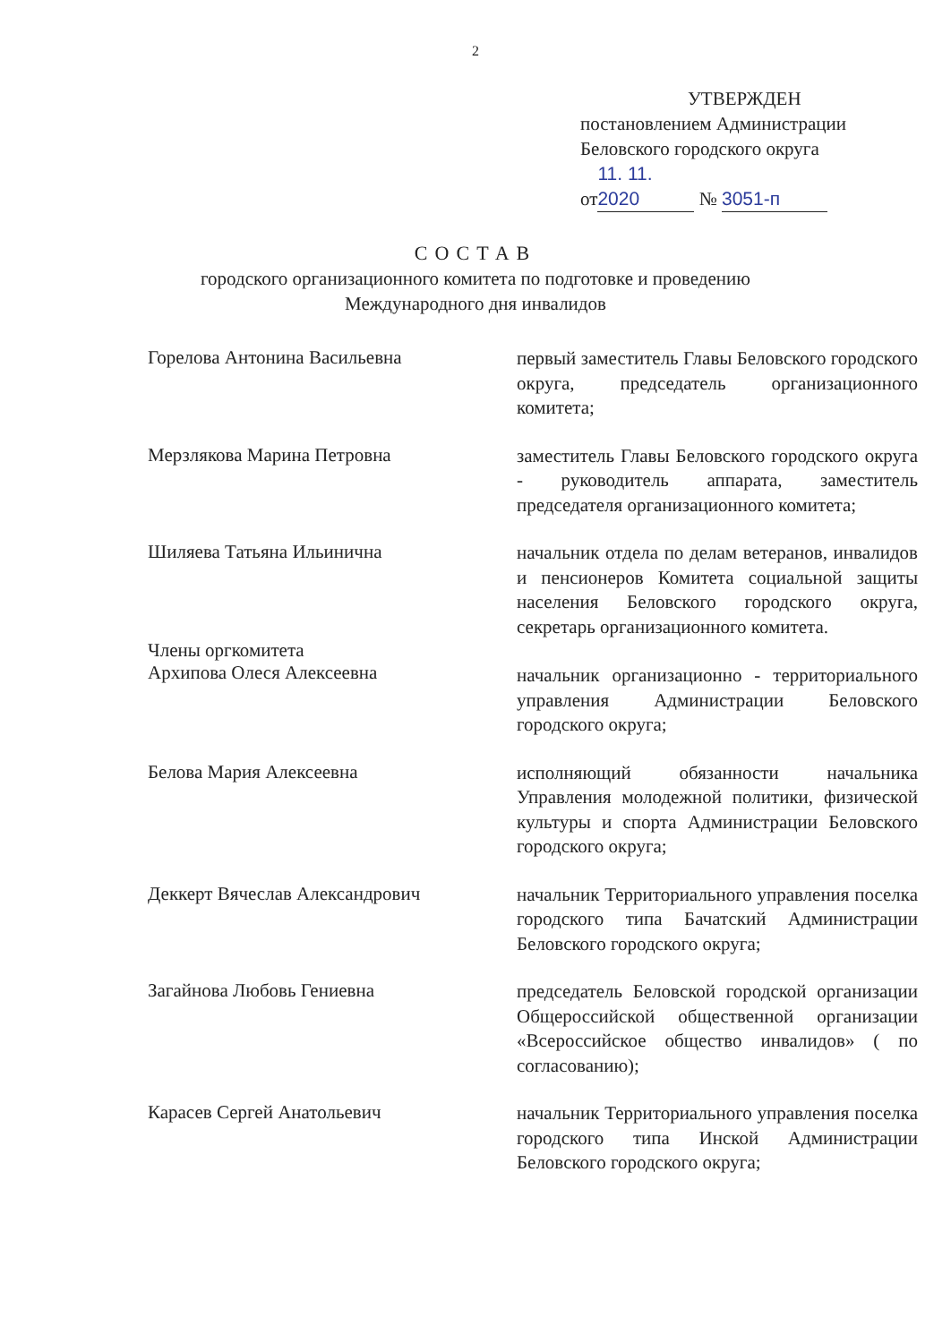2
УТВЕРЖДЕН
постановлением Администрации
Беловского городского округа
от 11. 11. 2020 № 3051-п
СОСТАВ
городского организационного комитета по подготовке и проведению
Международного дня инвалидов
Горелова Антонина Васильевна
первый заместитель Главы Беловского городского округа, председатель организационного комитета;
Мерзлякова Марина Петровна
заместитель Главы Беловского городского округа - руководитель аппарата, заместитель председателя организационного комитета;
Шиляева Татьяна Ильинична
начальник отдела по делам ветеранов, инвалидов и пенсионеров Комитета социальной защиты населения Беловского городского округа, секретарь организационного комитета.
Члены оргкомитета
Архипова Олеся Алексеевна
начальник организационно - территориального управления Администрации Беловского городского округа;
Белова Мария Алексеевна
исполняющий обязанности начальника Управления молодежной политики, физической культуры и спорта Администрации Беловского городского округа;
Деккерт Вячеслав Александрович
начальник Территориального управления поселка городского типа Бачатский Администрации Беловского городского округа;
Загайнова Любовь Гениевна
председатель Беловской городской организации Общероссийской общественной организации «Всероссийское общество инвалидов» ( по согласованию);
Карасев Сергей Анатольевич
начальник Территориального управления поселка городского типа Инской Администрации Беловского городского округа;